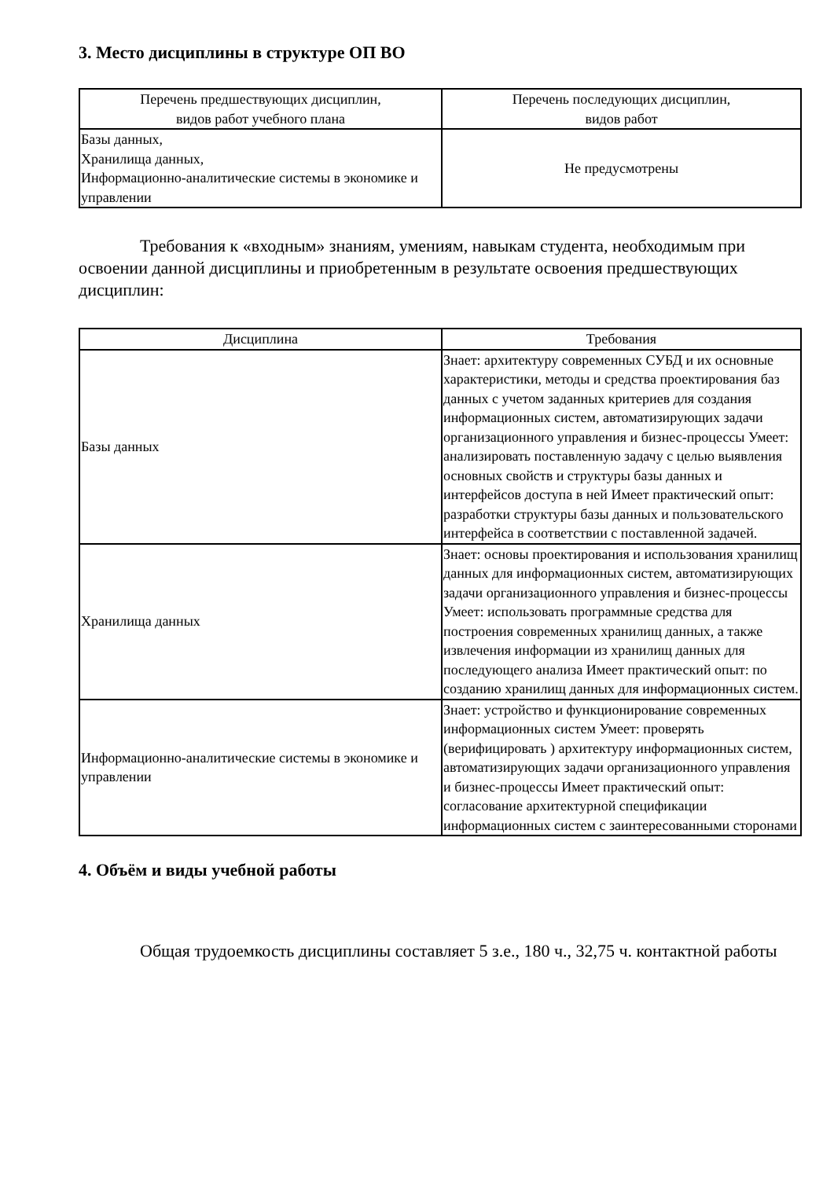3. Место дисциплины в структуре ОП ВО
| Перечень предшествующих дисциплин, видов работ учебного плана | Перечень последующих дисциплин, видов работ |
| --- | --- |
| Базы данных, Хранилища данных, Информационно-аналитические системы в экономике и управлении | Не предусмотрены |
Требования к «входным» знаниям, умениям, навыкам студента, необходимым при освоении данной дисциплины и приобретенным в результате освоения предшествующих дисциплин:
| Дисциплина | Требования |
| --- | --- |
| Базы данных | Знает: архитектуру современных СУБД и их основные характеристики, методы и средства проектирования баз данных с учетом заданных критериев для создания информационных систем, автоматизирующих задачи организационного управления и бизнес-процессы Умеет: анализировать поставленную задачу с целью выявления основных свойств и структуры базы данных и интерфейсов доступа в ней Имеет практический опыт: разработки структуры базы данных и пользовательского интерфейса в соответствии с поставленной задачей. |
| Хранилища данных | Знает: основы проектирования и использования хранилищ данных для информационных систем, автоматизирующих задачи организационного управления и бизнес-процессы Умеет: использовать программные средства для построения современных хранилищ данных, а также извлечения информации из хранилищ данных для последующего анализа Имеет практический опыт: по созданию хранилищ данных для информационных систем. |
| Информационно-аналитические системы в экономике и управлении | Знает: устройство и функционирование современных информационных систем Умеет: проверять (верифицировать ) архитектуру информационных систем, автоматизирующих задачи организационного управления и бизнес-процессы Имеет практический опыт: согласование архитектурной спецификации информационных систем с заинтересованными сторонами |
4. Объём и виды учебной работы
Общая трудоемкость дисциплины составляет 5 з.е., 180 ч., 32,75 ч. контактной работы